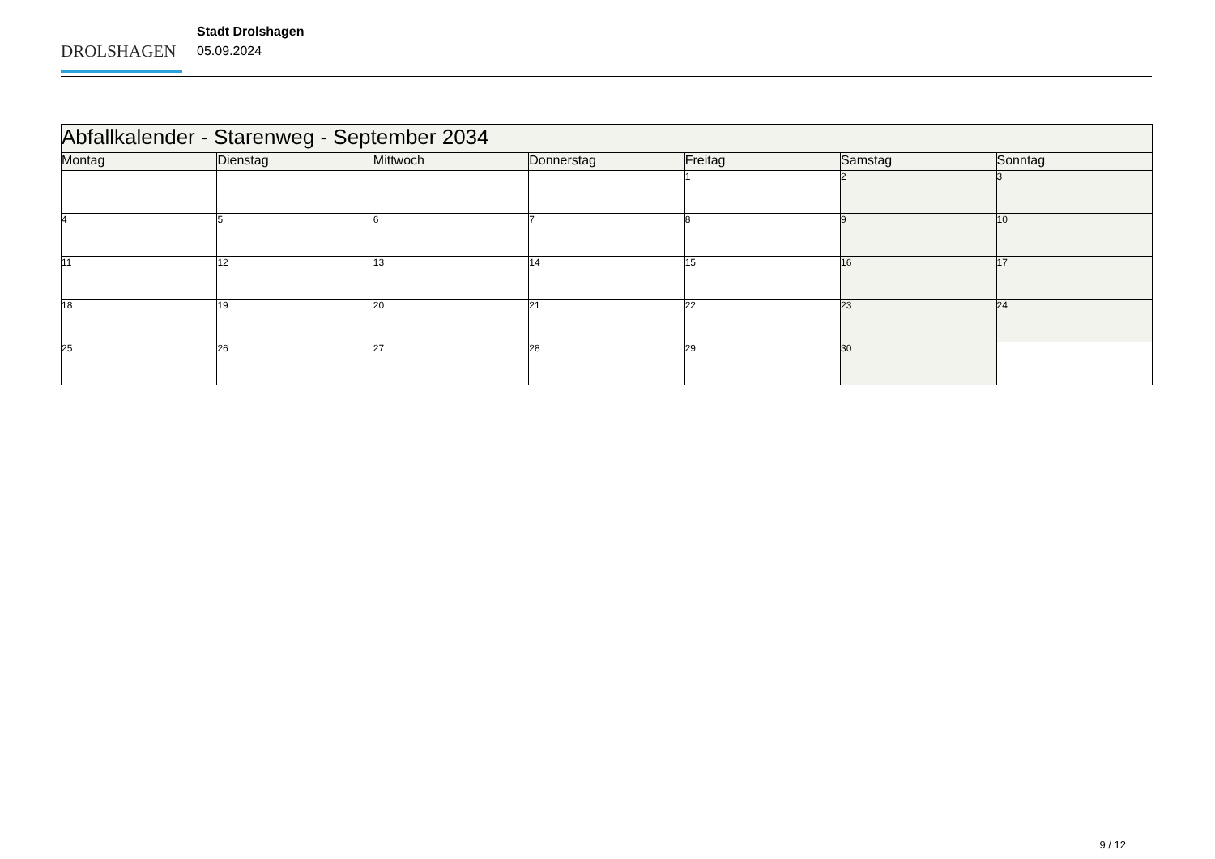DROLSHAGEN
Stadt Drolshagen
05.09.2024
| Abfallkalender - Starenweg - September 2034 | | | | | | |
| Montag | Dienstag | Mittwoch | Donnerstag | Freitag | Samstag | Sonntag |
| | | | | 1 | 2 | 3 |
| 4 | 5 | 6 | 7 | 8 | 9 | 10 |
| 11 | 12 | 13 | 14 | 15 | 16 | 17 |
| 18 | 19 | 20 | 21 | 22 | 23 | 24 |
| 25 | 26 | 27 | 28 | 29 | 30 | |
9 / 12